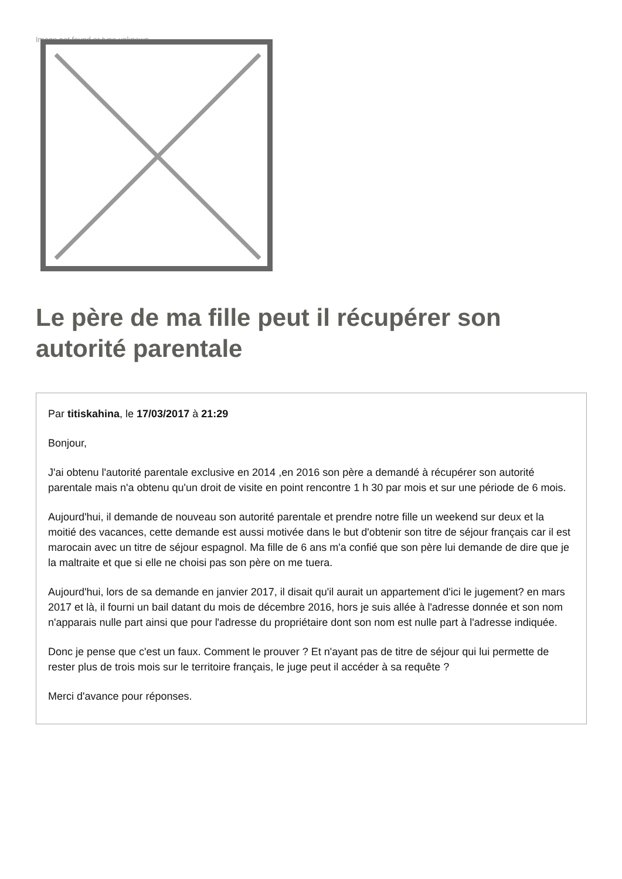Image not found or type unknown
Le père de ma fille peut il récupérer son autorité parentale
Par titiskahina, le 17/03/2017 à 21:29
Bonjour,
J'ai obtenu l'autorité parentale exclusive en 2014 ,en 2016 son père a demandé à récupérer son autorité parentale mais n'a obtenu qu'un droit de visite en point rencontre 1 h 30 par mois et sur une période de 6 mois.
Aujourd'hui, il demande de nouveau son autorité parentale et prendre notre fille un weekend sur deux et la moitié des vacances, cette demande est aussi motivée dans le but d'obtenir son titre de séjour français car il est marocain avec un titre de séjour espagnol. Ma fille de 6 ans m'a confié que son père lui demande de dire que je la maltraite et que si elle ne choisi pas son père on me tuera.
Aujourd'hui, lors de sa demande en janvier 2017, il disait qu'il aurait un appartement d'ici le jugement? en mars 2017 et là, il fourni un bail datant du mois de décembre 2016, hors je suis allée à l'adresse donnée et son nom n'apparais nulle part ainsi que pour l'adresse du propriétaire dont son nom est nulle part à l'adresse indiquée.
Donc je pense que c'est un faux. Comment le prouver ? Et n'ayant pas de titre de séjour qui lui permette de rester plus de trois mois sur le territoire français, le juge peut il accéder à sa requête ?
Merci d'avance pour réponses.